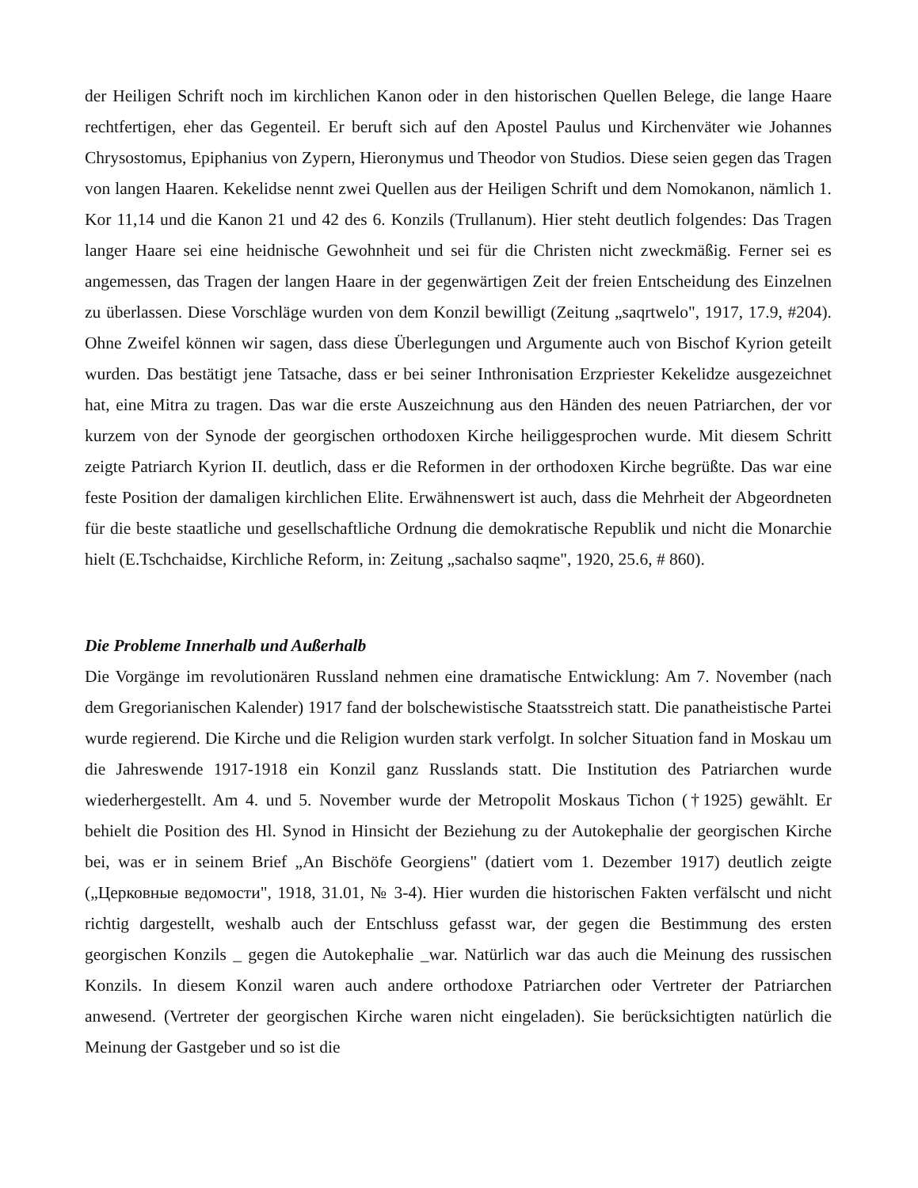der Heiligen Schrift noch im kirchlichen Kanon oder in den historischen Quellen Belege, die lange Haare rechtfertigen, eher das Gegenteil. Er beruft sich auf den Apostel Paulus und Kirchenväter wie Johannes Chrysostomus, Epiphanius von Zypern, Hieronymus und Theodor von Studios. Diese seien gegen das Tragen von langen Haaren. Kekelidse nennt zwei Quellen aus der Heiligen Schrift und dem Nomokanon, nämlich 1. Kor 11,14 und die Kanon 21 und 42 des 6. Konzils (Trullanum). Hier steht deutlich folgendes: Das Tragen langer Haare sei eine heidnische Gewohnheit und sei für die Christen nicht zweckmäßig. Ferner sei es angemessen, das Tragen der langen Haare in der gegenwärtigen Zeit der freien Entscheidung des Einzelnen zu überlassen. Diese Vorschläge wurden von dem Konzil bewilligt (Zeitung „saqrtwelo", 1917, 17.9, #204). Ohne Zweifel können wir sagen, dass diese Überlegungen und Argumente auch von Bischof Kyrion geteilt wurden. Das bestätigt jene Tatsache, dass er bei seiner Inthronisation Erzpriester Kekelidze ausgezeichnet hat, eine Mitra zu tragen. Das war die erste Auszeichnung aus den Händen des neuen Patriarchen, der vor kurzem von der Synode der georgischen orthodoxen Kirche heiliggesprochen wurde. Mit diesem Schritt zeigte Patriarch Kyrion II. deutlich, dass er die Reformen in der orthodoxen Kirche begrüßte. Das war eine feste Position der damaligen kirchlichen Elite. Erwähnenswert ist auch, dass die Mehrheit der Abgeordneten für die beste staatliche und gesellschaftliche Ordnung die demokratische Republik und nicht die Monarchie hielt (E.Tschchaidse, Kirchliche Reform, in: Zeitung „sachalso saqme", 1920, 25.6, # 860).
Die Probleme Innerhalb und Außerhalb
Die Vorgänge im revolutionären Russland nehmen eine dramatische Entwicklung: Am 7. November (nach dem Gregorianischen Kalender) 1917 fand der bolschewistische Staatsstreich statt. Die panatheistische Partei wurde regierend. Die Kirche und die Religion wurden stark verfolgt. In solcher Situation fand in Moskau um die Jahreswende 1917-1918 ein Konzil ganz Russlands statt. Die Institution des Patriarchen wurde wiederhergestellt. Am 4. und 5. November wurde der Metropolit Moskaus Tichon (†1925) gewählt. Er behielt die Position des Hl. Synod in Hinsicht der Beziehung zu der Autokephalie der georgischen Kirche bei, was er in seinem Brief „An Bischöfe Georgiens" (datiert vom 1. Dezember 1917) deutlich zeigte („Церковные ведомости", 1918, 31.01, № 3-4). Hier wurden die historischen Fakten verfälscht und nicht richtig dargestellt, weshalb auch der Entschluss gefasst war, der gegen die Bestimmung des ersten georgischen Konzils _ gegen die Autokephalie _war. Natürlich war das auch die Meinung des russischen Konzils. In diesem Konzil waren auch andere orthodoxe Patriarchen oder Vertreter der Patriarchen anwesend. (Vertreter der georgischen Kirche waren nicht eingeladen). Sie berücksichtigten natürlich die Meinung der Gastgeber und so ist die